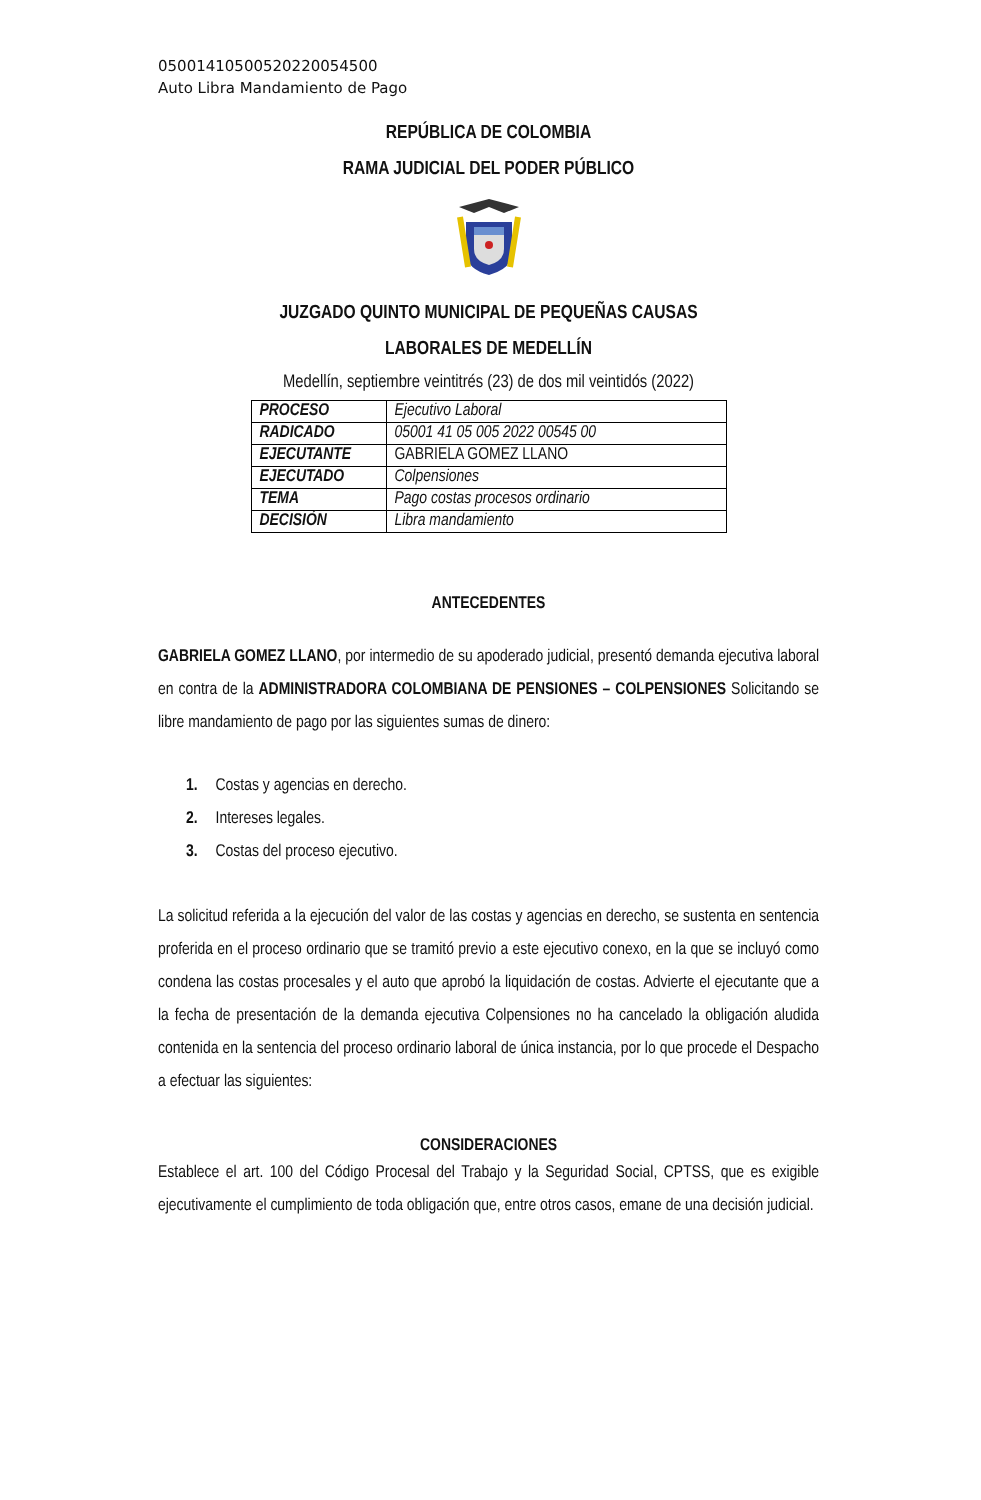05001410500520220054500
Auto Libra Mandamiento de Pago
REPÚBLICA DE COLOMBIA
RAMA JUDICIAL DEL PODER PÚBLICO
JUZGADO QUINTO MUNICIPAL DE PEQUEÑAS CAUSAS
LABORALES DE MEDELLÍN
Medellín, septiembre veintitrés (23) de dos mil veintidós (2022)
| PROCESO | Ejecutivo Laboral |
| RADICADO | 05001 41 05 005 2022 00545 00 |
| EJECUTANTE | GABRIELA GOMEZ LLANO |
| EJECUTADO | Colpensiones |
| TEMA | Pago costas procesos ordinario |
| DECISIÓN | Libra mandamiento |
ANTECEDENTES
GABRIELA GOMEZ LLANO, por intermedio de su apoderado judicial, presentó demanda ejecutiva laboral en contra de la ADMINISTRADORA COLOMBIANA DE PENSIONES – COLPENSIONES Solicitando se libre mandamiento de pago por las siguientes sumas de dinero:
1. Costas y agencias en derecho.
2. Intereses legales.
3. Costas del proceso ejecutivo.
La solicitud referida a la ejecución del valor de las costas y agencias en derecho, se sustenta en sentencia proferida en el proceso ordinario que se tramitó previo a este ejecutivo conexo, en la que se incluyó como condena las costas procesales y el auto que aprobó la liquidación de costas. Advierte el ejecutante que a la fecha de presentación de la demanda ejecutiva Colpensiones no ha cancelado la obligación aludida contenida en la sentencia del proceso ordinario laboral de única instancia, por lo que procede el Despacho a efectuar las siguientes:
CONSIDERACIONES
Establece el art. 100 del Código Procesal del Trabajo y la Seguridad Social, CPTSS, que es exigible ejecutivamente el cumplimiento de toda obligación que, entre otros casos, emane de una decisión judicial.